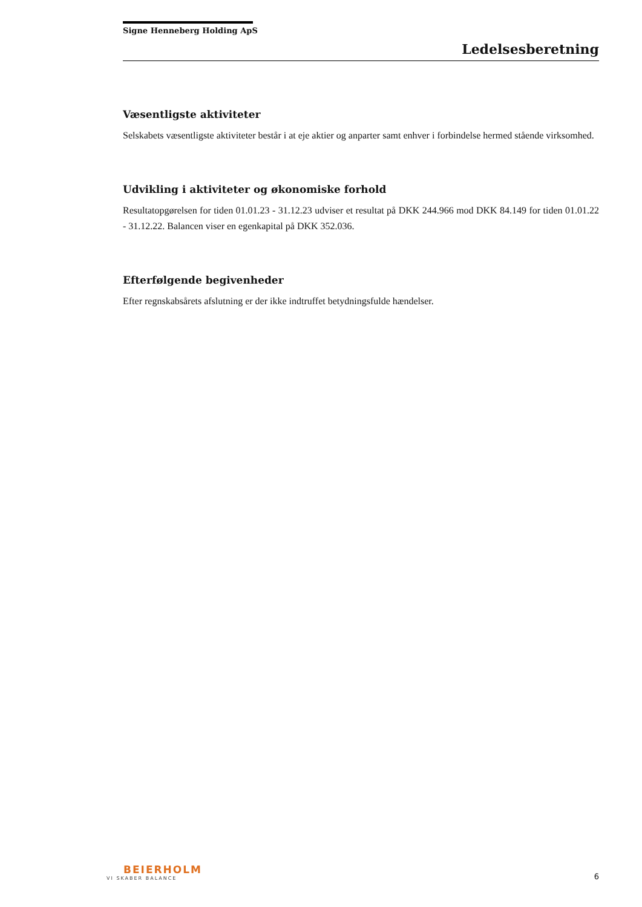Signe Henneberg Holding ApS
Ledelsesberetning
Væsentligste aktiviteter
Selskabets væsentligste aktiviteter består i at eje aktier og anparter samt enhver i forbindelse hermed stående virksomhed.
Udvikling i aktiviteter og økonomiske forhold
Resultatopgørelsen for tiden 01.01.23 - 31.12.23 udviser et resultat på DKK 244.966 mod DKK 84.149 for tiden 01.01.22 - 31.12.22. Balancen viser en egenkapital på DKK 352.036.
Efterfølgende begivenheder
Efter regnskabsårets afslutning er der ikke indtruffet betydningsfulde hændelser.
BEIERHOLM
VI SKABER BALANCE
6